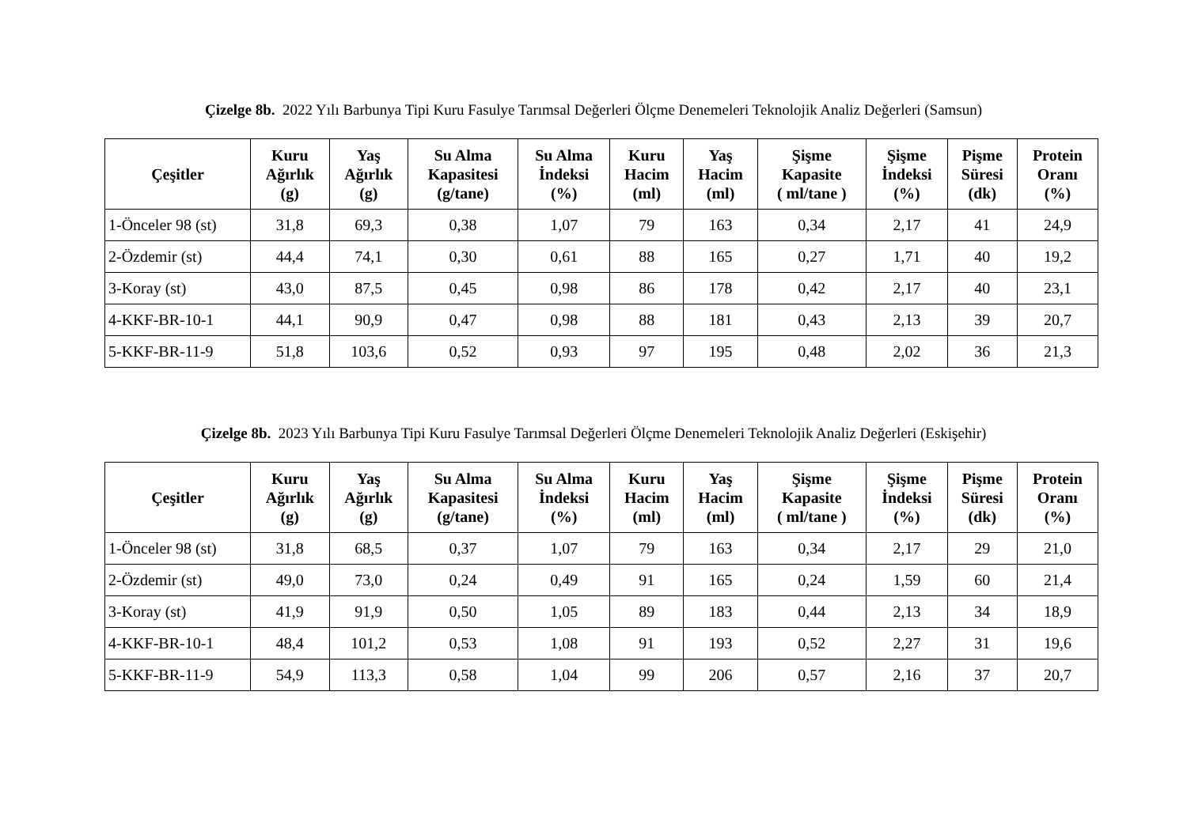Çizelge 8b. 2022 Yılı Barbunya Tipi Kuru Fasulye Tarımsal Değerleri Ölçme Denemeleri Teknolojik Analiz Değerleri (Samsun)
| Çeşitler | Kuru Ağırlık (g) | Yaş Ağırlık (g) | Su Alma Kapasitesi (g/tane) | Su Alma İndeksi (%) | Kuru Hacim (ml) | Yaş Hacim (ml) | Şişme Kapasite ( ml/tane ) | Şişme İndeksi (%) | Pişme Süresi (dk) | Protein Oranı (%) |
| --- | --- | --- | --- | --- | --- | --- | --- | --- | --- | --- |
| 1-Önceler 98 (st) | 31,8 | 69,3 | 0,38 | 1,07 | 79 | 163 | 0,34 | 2,17 | 41 | 24,9 |
| 2-Özdemir (st) | 44,4 | 74,1 | 0,30 | 0,61 | 88 | 165 | 0,27 | 1,71 | 40 | 19,2 |
| 3-Koray (st) | 43,0 | 87,5 | 0,45 | 0,98 | 86 | 178 | 0,42 | 2,17 | 40 | 23,1 |
| 4-KKF-BR-10-1 | 44,1 | 90,9 | 0,47 | 0,98 | 88 | 181 | 0,43 | 2,13 | 39 | 20,7 |
| 5-KKF-BR-11-9 | 51,8 | 103,6 | 0,52 | 0,93 | 97 | 195 | 0,48 | 2,02 | 36 | 21,3 |
Çizelge 8b. 2023 Yılı Barbunya Tipi Kuru Fasulye Tarımsal Değerleri Ölçme Denemeleri Teknolojik Analiz Değerleri (Eskişehir)
| Çeşitler | Kuru Ağırlık (g) | Yaş Ağırlık (g) | Su Alma Kapasitesi (g/tane) | Su Alma İndeksi (%) | Kuru Hacim (ml) | Yaş Hacim (ml) | Şişme Kapasite ( ml/tane ) | Şişme İndeksi (%) | Pişme Süresi (dk) | Protein Oranı (%) |
| --- | --- | --- | --- | --- | --- | --- | --- | --- | --- | --- |
| 1-Önceler 98 (st) | 31,8 | 68,5 | 0,37 | 1,07 | 79 | 163 | 0,34 | 2,17 | 29 | 21,0 |
| 2-Özdemir (st) | 49,0 | 73,0 | 0,24 | 0,49 | 91 | 165 | 0,24 | 1,59 | 60 | 21,4 |
| 3-Koray (st) | 41,9 | 91,9 | 0,50 | 1,05 | 89 | 183 | 0,44 | 2,13 | 34 | 18,9 |
| 4-KKF-BR-10-1 | 48,4 | 101,2 | 0,53 | 1,08 | 91 | 193 | 0,52 | 2,27 | 31 | 19,6 |
| 5-KKF-BR-11-9 | 54,9 | 113,3 | 0,58 | 1,04 | 99 | 206 | 0,57 | 2,16 | 37 | 20,7 |